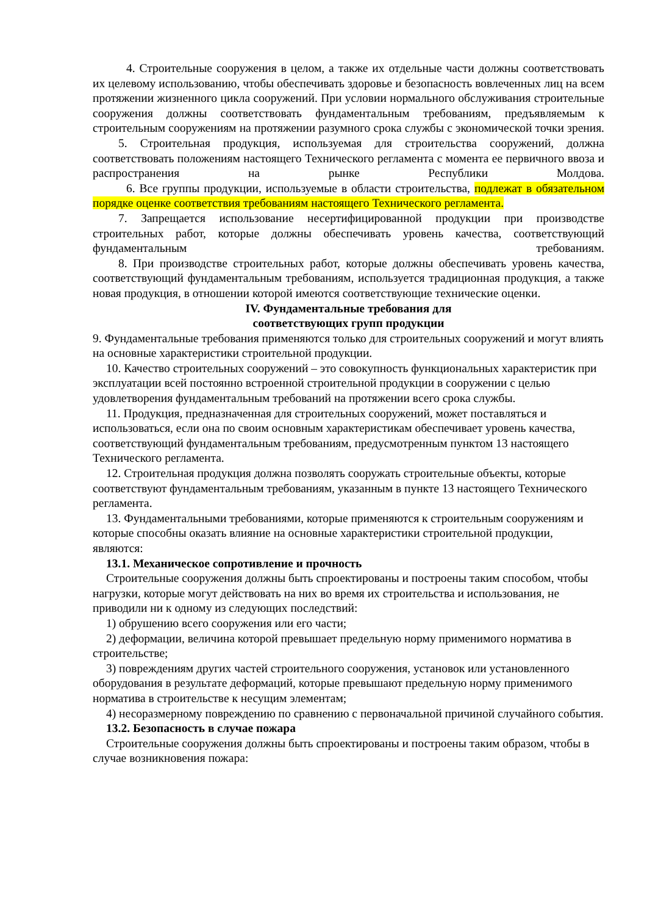4. Строительные сооружения в целом, а также их отдельные части должны соответствовать их целевому использованию, чтобы обеспечивать здоровье и безопасность вовлеченных лиц на всем протяжении жизненного цикла сооружений. При условии нормального обслуживания строительные сооружения должны соответствовать фундаментальным требованиям, предъявляемым к строительным сооружениям на протяжении разумного срока службы с экономической точки зрения.
5. Строительная продукция, используемая для строительства сооружений, должна соответствовать положениям настоящего Технического регламента с момента ее первичного ввоза и распространения на рынке Республики Молдова.
6. Все группы продукции, используемые в области строительства, подлежат в обязательном порядке оценке соответствия требованиям настоящего Технического регламента.
7. Запрещается использование несертифицированной продукции при производстве строительных работ, которые должны обеспечивать уровень качества, соответствующий фундаментальным требованиям.
8. При производстве строительных работ, которые должны обеспечивать уровень качества, соответствующий фундаментальным требованиям, используется традиционная продукция, а также новая продукция, в отношении которой имеются соответствующие технические оценки.
IV. Фундаментальные требования для
соответствующих групп продукции
9. Фундаментальные требования применяются только для строительных сооружений и могут влиять на основные характеристики строительной продукции.
10. Качество строительных сооружений – это совокупность функциональных характеристик при эксплуатации всей постоянно встроенной строительной продукции в сооружении с целью удовлетворения фундаментальным требований на протяжении всего срока службы.
11. Продукция, предназначенная для строительных сооружений, может поставляться и использоваться, если она по своим основным характеристикам обеспечивает уровень качества, соответствующий фундаментальным требованиям, предусмотренным пунктом 13 настоящего Технического регламента.
12. Строительная продукция должна позволять сооружать строительные объекты, которые соответствуют фундаментальным требованиям, указанным в пункте 13 настоящего Технического регламента.
13. Фундаментальными требованиями, которые применяются к строительным сооружениям и которые способны оказать влияние на основные характеристики строительной продукции, являются:
13.1. Механическое сопротивление и прочность
Строительные сооружения должны быть спроектированы и построены таким способом, чтобы нагрузки, которые могут действовать на них во время их строительства и использования, не приводили ни к одному из следующих последствий:
1) обрушению всего сооружения или его части;
2) деформации, величина которой превышает предельную норму применимого норматива в строительстве;
3) повреждениям других частей строительного сооружения, установок или установленного оборудования в результате деформаций, которые превышают предельную норму применимого норматива в строительстве к несущим элементам;
4) несоразмерному повреждению по сравнению с первоначальной причиной случайного события.
13.2. Безопасность в случае пожара
Строительные сооружения должны быть спроектированы и построены таким образом, чтобы в случае возникновения пожара: